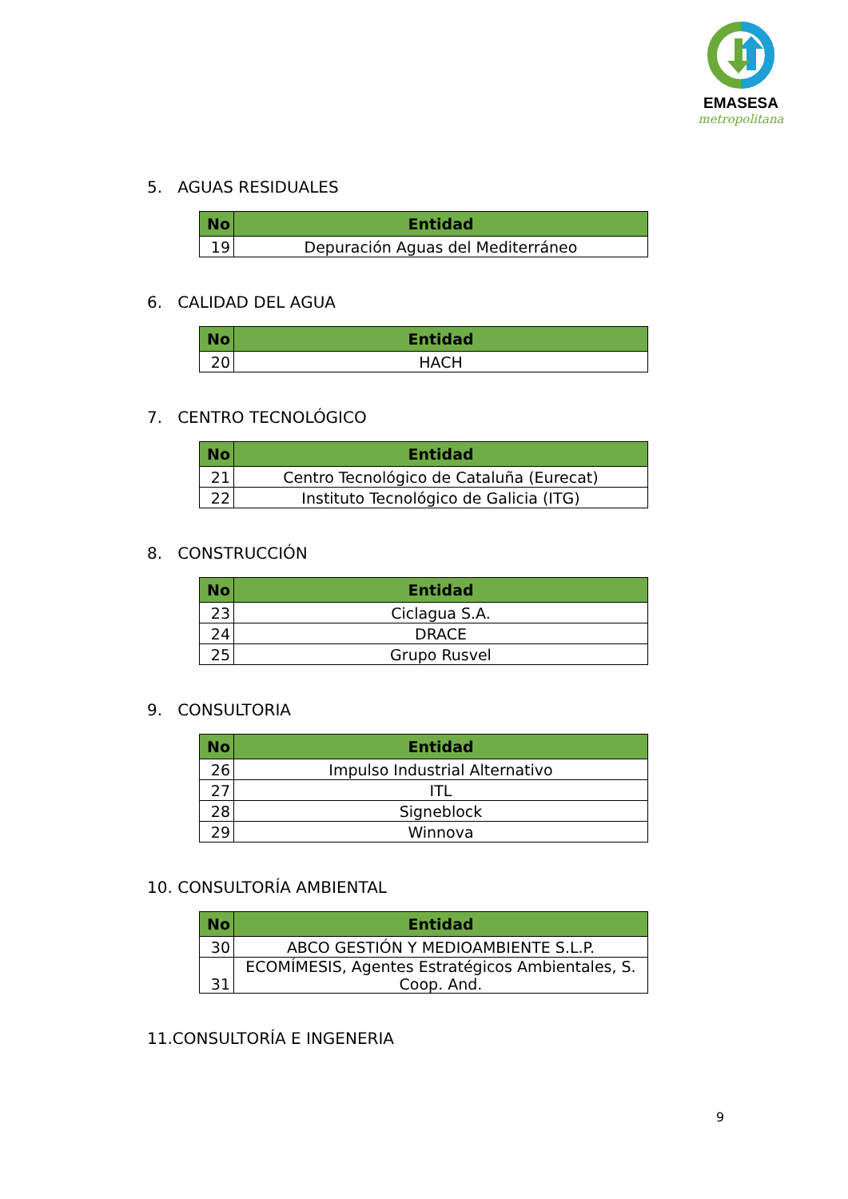EMASESA
metropolitana
5. AGUAS RESIDUALES
| No | Entidad |
| --- | --- |
| 19 | Depuración Aguas del Mediterráneo |
6. CALIDAD DEL AGUA
| No | Entidad |
| --- | --- |
| 20 | HACH |
7. CENTRO TECNOLÓGICO
| No | Entidad |
| --- | --- |
| 21 | Centro Tecnológico de Cataluña (Eurecat) |
| 22 | Instituto Tecnológico de Galicia (ITG) |
8. CONSTRUCCIÓN
| No | Entidad |
| --- | --- |
| 23 | Ciclagua S.A. |
| 24 | DRACE |
| 25 | Grupo Rusvel |
9. CONSULTORIA
| No | Entidad |
| --- | --- |
| 26 | Impulso Industrial Alternativo |
| 27 | ITL |
| 28 | Signeblock |
| 29 | Winnova |
10. CONSULTORÍA AMBIENTAL
| No | Entidad |
| --- | --- |
| 30 | ABCO GESTIÓN Y MEDIOAMBIENTE S.L.P. |
| 31 | ECOMÍMESIS, Agentes Estratégicos Ambientales, S. Coop. And. |
11.CONSULTORÍA E INGENERIA
9